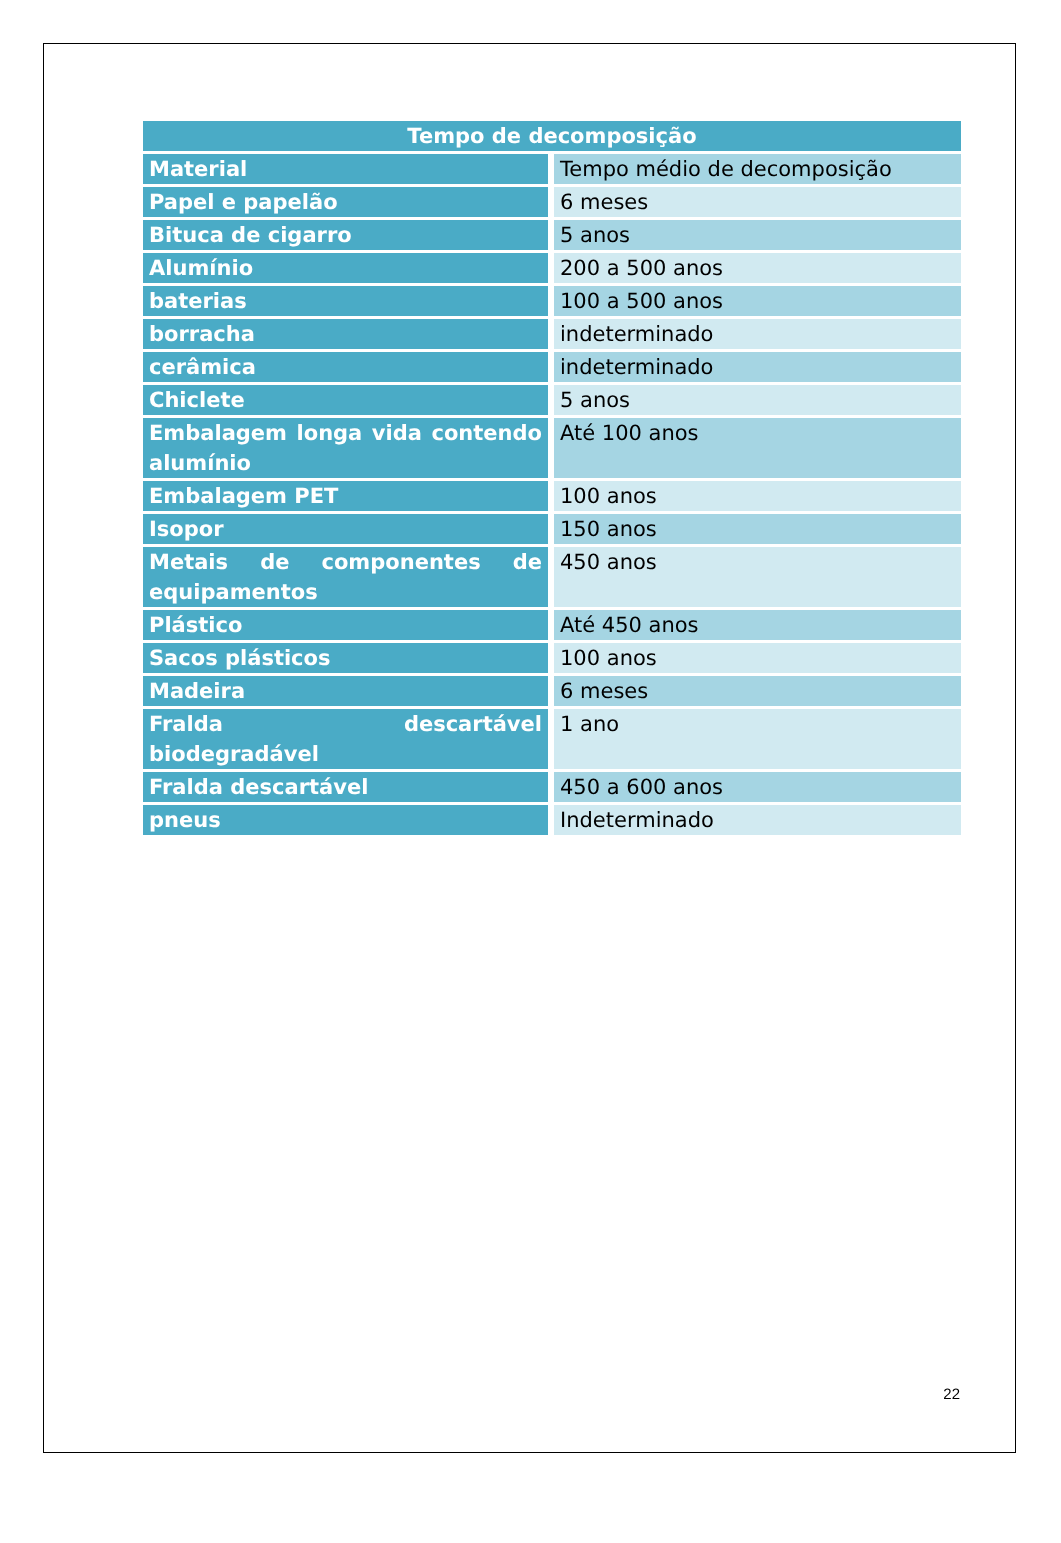| Tempo de decomposição | |
| --- | --- |
| Material | Tempo médio de decomposição |
| Papel e papelão | 6 meses |
| Bituca de cigarro | 5 anos |
| Alumínio | 200 a 500 anos |
| baterias | 100 a 500 anos |
| borracha | indeterminado |
| cerâmica | indeterminado |
| Chiclete | 5 anos |
| Embalagem longa vida contendo alumínio | Até 100 anos |
| Embalagem PET | 100 anos |
| Isopor | 150 anos |
| Metais de componentes de equipamentos | 450 anos |
| Plástico | Até 450 anos |
| Sacos plásticos | 100 anos |
| Madeira | 6 meses |
| Fralda descartável biodegradável | 1 ano |
| Fralda descartável | 450 a 600 anos |
| pneus | Indeterminado |
22